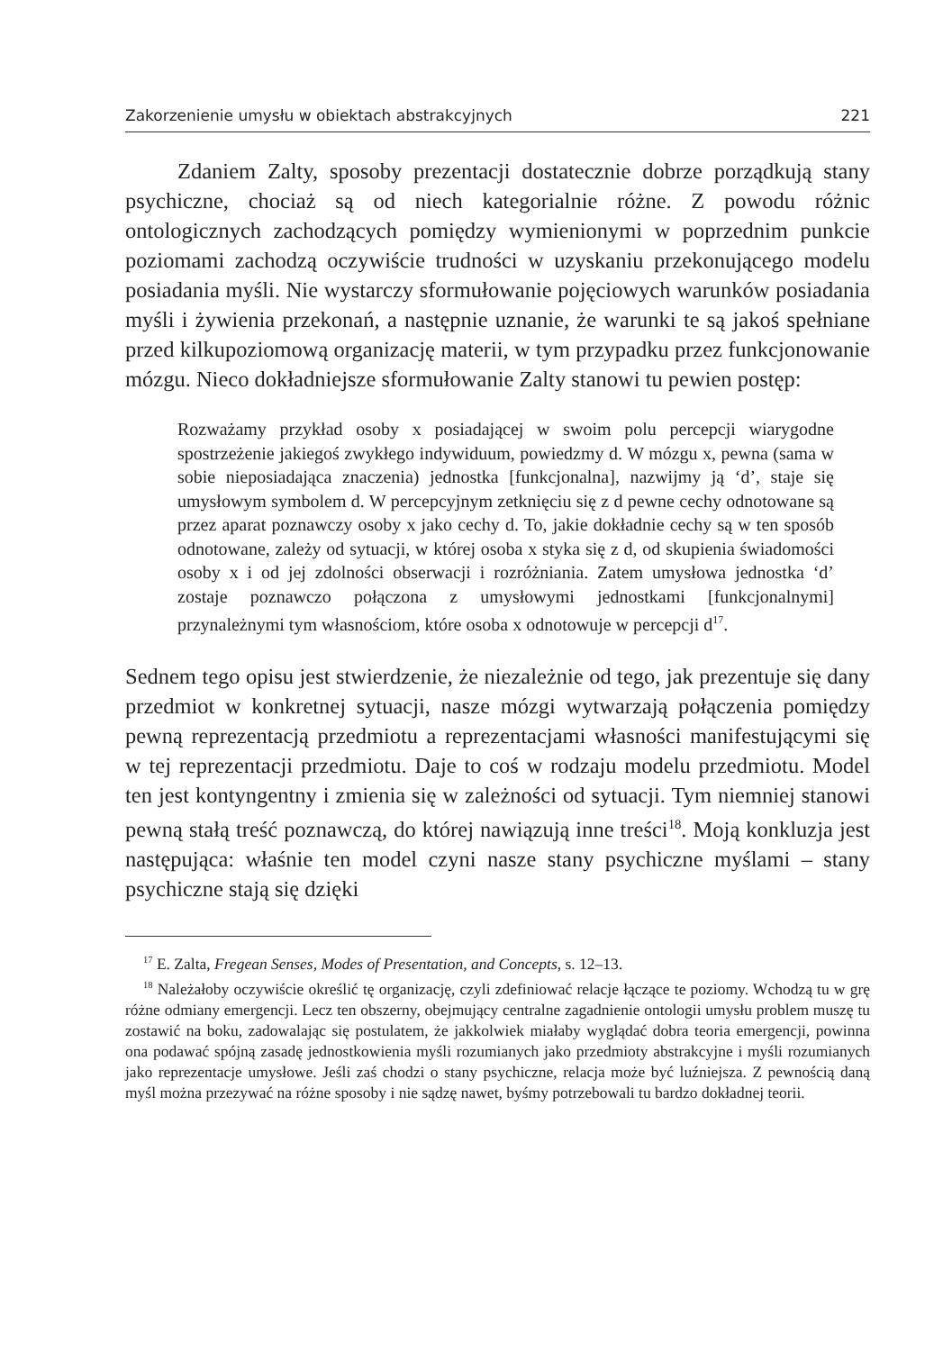Zakorzenienie umysłu w obiektach abstrakcyjnych 221
Zdaniem Zalty, sposoby prezentacji dostatecznie dobrze porządkują stany psychiczne, chociaż są od niech kategorialnie różne. Z powodu różnic ontologicznych zachodzących pomiędzy wymienionymi w poprzednim punkcie poziomami zachodzą oczywiście trudności w uzyskaniu przekonującego modelu posiadania myśli. Nie wystarczy sformułowanie pojęciowych warunków posiadania myśli i żywienia przekonań, a następnie uznanie, że warunki te są jakoś spełniane przed kilkupoziomową organizację materii, w tym przypadku przez funkcjonowanie mózgu. Nieco dokładniejsze sformułowanie Zalty stanowi tu pewien postęp:
Rozważamy przykład osoby x posiadającej w swoim polu percepcji wiarygodne spostrzeżenie jakiegoś zwykłego indywiduum, powiedzmy d. W mózgu x, pewna (sama w sobie nieposiadająca znaczenia) jednostka [funkcjonalna], nazwijmy ją ‘d’, staje się umysłowym symbolem d. W percepcyjnym zetknięciu się z d pewne cechy odnotowane są przez aparat poznawczy osoby x jako cechy d. To, jakie dokładnie cechy są w ten sposób odnotowane, zależy od sytuacji, w której osoba x styka się z d, od skupienia świadomości osoby x i od jej zdolności obserwacji i rozróżniania. Zatem umysłowa jednostka ‘d’ zostaje poznawczo połączona z umysłowymi jednostkami [funkcjonalnymi] przynależnymi tym własnościom, które osoba x odnotowuje w percepcji d<sup>17</sup>.
Sednem tego opisu jest stwierdzenie, że niezależnie od tego, jak prezentuje się dany przedmiot w konkretnej sytuacji, nasze mózgi wytwarzają połączenia pomiędzy pewną reprezentacją przedmiotu a reprezentacjami własności manifestującymi się w tej reprezentacji przedmiotu. Daje to coś w rodzaju modelu przedmiotu. Model ten jest kontyngentny i zmienia się w zależności od sytuacji. Tym niemniej stanowi pewną stałą treść poznawczą, do której nawiązują inne treści<sup>18</sup>. Moją konkluzja jest następująca: właśnie ten model czyni nasze stany psychiczne myślami – stany psychiczne stają się dzięki
<sup>17</sup> E. Zalta, Fregean Senses, Modes of Presentation, and Concepts, s. 12–13.
<sup>18</sup> Należałoby oczywiście określić tę organizację, czyli zdefiniować relacje łączące te poziomy. Wchodzą tu w grę różne odmiany emergencji. Lecz ten obszerny, obejmujący centralne zagadnienie ontologii umysłu problem muszę tu zostawić na boku, zadowalając się postulatem, że jakkolwiek miałaby wyglądać dobra teoria emergencji, powinna ona podawać spójną zasadę jednostkowienia myśli rozumianych jako przedmioty abstrakcyjne i myśli rozumianych jako reprezentacje umysłowe. Jeśli zaś chodzi o stany psychiczne, relacja może być luźniejsza. Z pewnością daną myśl można przezywać na różne sposoby i nie sądzę nawet, byśmy potrzebowali tu bardzo dokładnej teorii.